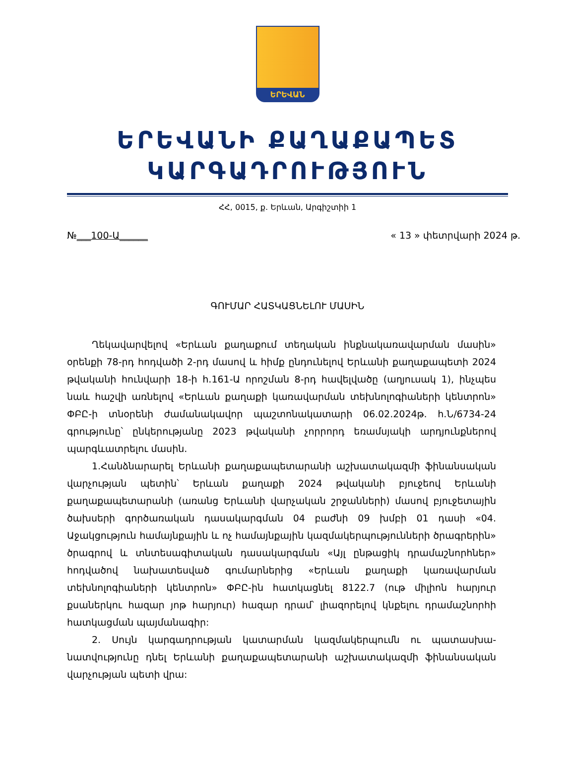ԵՐԵՎԱՆ
ԵՐԵՎԱՆԻ ՔԱՂԱՔԱՊԵՏ
ԿԱՐԳԱԴՐՈՒԹՅՈՒՆ
ՀՀ, 0015, ք. Երևան, Արգիշտիի 1
№___100-Ա______ « 13 » փետրվարի 2024 թ.
ԳՈՒՄԱՐ ՀԱՏԿԱՑՆԵԼՈՒ ՄԱՍԻՆ
Ղեկավարվելով «Երևան քաղաքում տեղական ինքնակառավարման մասին» օրենքի 78-րդ հոդվածի 2-րդ մասով և հիմք ընդունելով Երևանի քաղաքապետի 2024 թվականի հունվարի 18-ի հ.161-Ա որոշման 8-րդ հավելվածը (աղյուսակ 1), ինչպես նաև հաշվի առնելով «Երևան քաղաքի կառավարման տեխնոլոգիաների կենտրոն» ՓԲԸ-ի տնօրենի ժամանակավոր պաշտոնակատարի 06.02.2024թ. հ.Ն/6734-24 գրությունը՝ ընկերությանը 2023 թվականի չորրորդ եռամսյակի արդյունքներով պարգևատրելու մասին.
1.Հանձնարարել Երևանի քաղաքապետարանի աշխատակազմի ֆինանսական վարչության պետին՝ Երևան քաղաքի 2024 թվականի բյուջեով Երևանի քաղաքապետարանի (առանց Երևանի վարչական շրջանների) մասով բյուջետային ծախսերի գործառական դասակարգման 04 բաժնի 09 խմբի 01 դասի «04. Աջակցություն համայնքային և ոչ համայնքային կազմակերպությունների ծրագրերին» ծրագրով և տնտեսագիտական դասակարգման «Այլ ընթացիկ դրամաշնորհներ» հոդվածով նախատեսված գումարներից «Երևան քաղաքի կառավարման տեխնոլոգիաների կենտրոն» ՓԲԸ-ին հատկացնել 8122.7 (ութ միլիոն հարյուր քսաներկու հազար յոթ հարյուր) հազար դրամ՝ լիազորելով կնքելու դրամաշնորհի հատկացման պայմանագիր:
2. Սույն կարգադրության կատարման կազմակերպումն ու պատասխա-նատվությունը դնել Երևանի քաղաքապետարանի աշխատակազմի ֆինանսական վարչության պետի վրա: